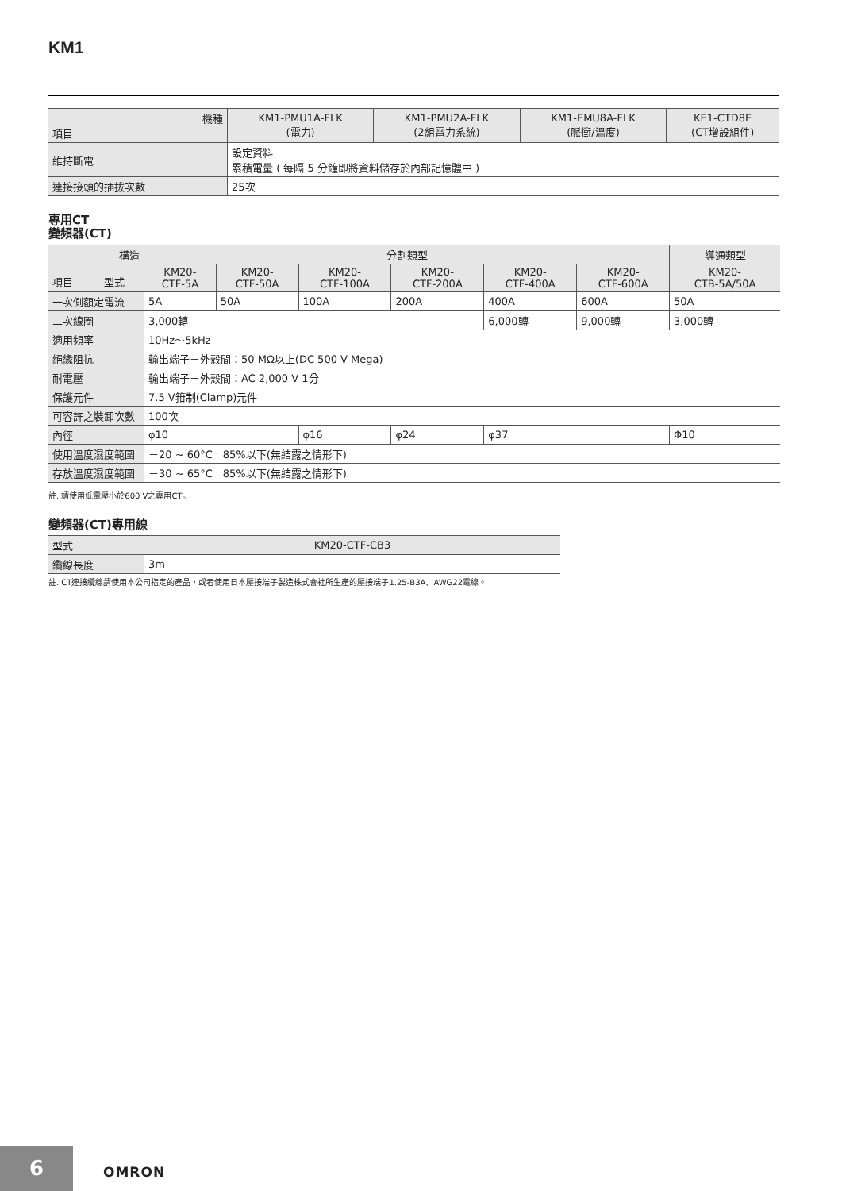KM1
| 機種 項目 | KM1-PMU1A-FLK (電力) | KM1-PMU2A-FLK (2組電力系統) | KM1-EMU8A-FLK (脈衝/溫度) | KE1-CTD8E (CT增設組件) |
| --- | --- | --- | --- | --- |
| 維持斷電 | 設定資料 累積電量 ( 每隔 5 分鐘即將資料儲存於內部記憶體中 ) | | | |
| 連接接頭的插拔次數 | 25次 | | | |
專用CT
變頻器(CT)
| 構造 項目 型式 | 分割類型 | | | | | | 導通類型 |
| --- | --- | --- | --- | --- | --- | --- | --- |
| | KM20- CTF-5A | KM20- CTF-50A | KM20- CTF-100A | KM20- CTF-200A | KM20- CTF-400A | KM20- CTF-600A | KM20- CTB-5A/50A |
| 一次側額定電流 | 5A | 50A | 100A | 200A | 400A | 600A | 50A |
| 二次線圈 | 3,000轉 | | | | 6,000轉 | 9,000轉 | 3,000轉 |
| 適用頻率 | 10Hz～5kHz | | | | | | |
| 絕緣阻抗 | 輸出端子－外殼間：50 MΩ以上(DC 500 V Mega) | | | | | | |
| 耐電壓 | 輸出端子－外殼間：AC 2,000 V 1分 | | | | | | |
| 保護元件 | 7.5 V箝制(Clamp)元件 | | | | | | |
| 可容許之裝卸次數 | 100次 | | | | | | |
| 內徑 | φ10 | | φ16 | φ24 | φ37 | | Φ10 |
| 使用溫度濕度範圍 | －20 ~ 60°C 85%以下(無結露之情形下) | | | | | | |
| 存放溫度濕度範圍 | －30 ~ 65°C 85%以下(無結露之情形下) | | | | | | |
註. 請使用低電壓小於600 V之專用CT。
變頻器(CT)專用線
| 型式 | KM20-CTF-CB3 |
| --- | --- |
| 纜線長度 | 3m |
註. CT連接纜線請使用本公司指定的產品，或者使用日本壓接端子製造株式會社所生產的壓接端子1.25-B3A、AWG22電線。
6 OMRON